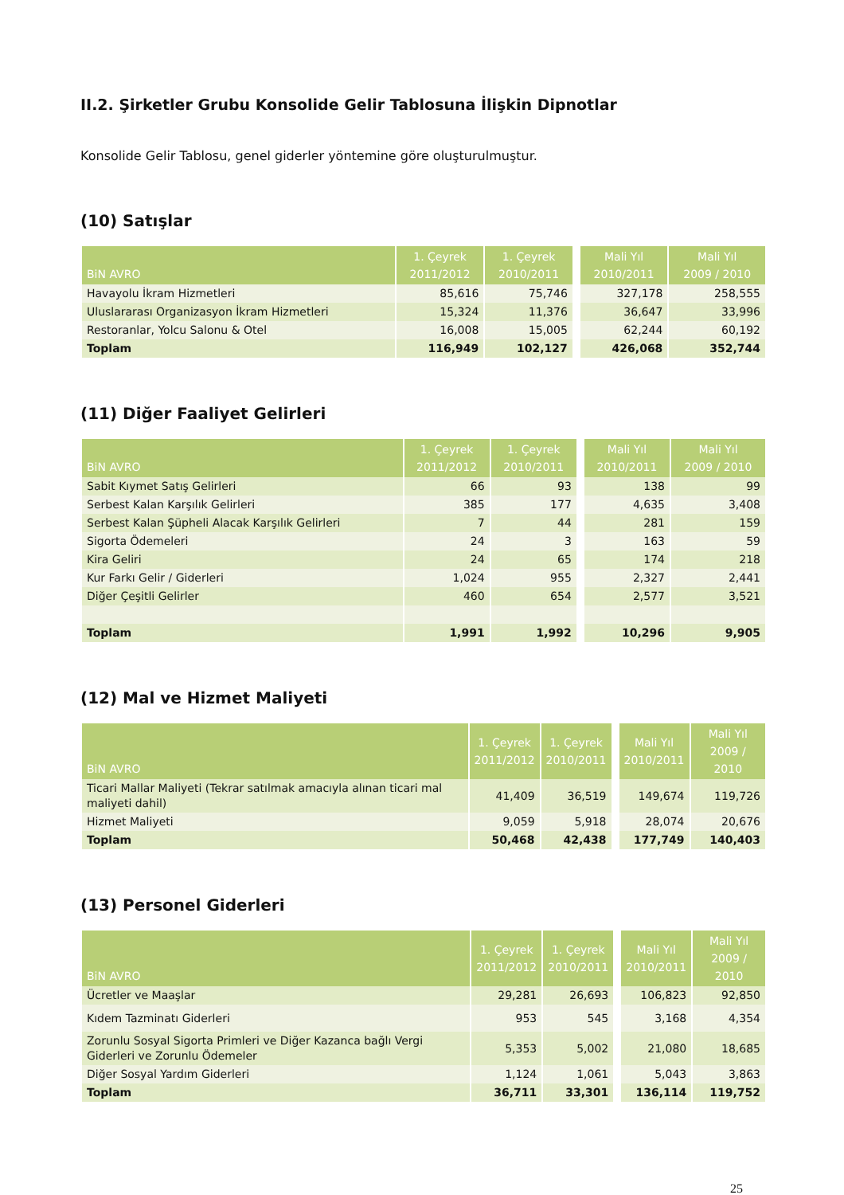II.2. Şirketler Grubu Konsolide Gelir Tablosuna İlişkin Dipnotlar
Konsolide Gelir Tablosu, genel giderler yöntemine göre oluşturulmuştur.
(10) Satışlar
| BiN AVRO | 1. Çeyrek 2011/2012 | 1. Çeyrek 2010/2011 | | Mali Yıl 2010/2011 | Mali Yıl 2009 / 2010 |
| --- | --- | --- | --- | --- | --- |
| Havayolu İkram Hizmetleri | 85,616 | 75,746 | | 327,178 | 258,555 |
| Uluslararası Organizasyon İkram Hizmetleri | 15,324 | 11,376 | | 36,647 | 33,996 |
| Restoranlar, Yolcu Salonu & Otel | 16,008 | 15,005 | | 62,244 | 60,192 |
| Toplam | 116,949 | 102,127 | | 426,068 | 352,744 |
(11) Diğer Faaliyet Gelirleri
| BiN AVRO | 1. Çeyrek 2011/2012 | 1. Çeyrek 2010/2011 | | Mali Yıl 2010/2011 | Mali Yıl 2009 / 2010 |
| --- | --- | --- | --- | --- | --- |
| Sabit Kıymet Satış Gelirleri | 66 | 93 | | 138 | 99 |
| Serbest Kalan Karşılık Gelirleri | 385 | 177 | | 4,635 | 3,408 |
| Serbest Kalan Şüpheli Alacak Karşılık Gelirleri | 7 | 44 | | 281 | 159 |
| Sigorta Ödemeleri | 24 | 3 | | 163 | 59 |
| Kira Geliri | 24 | 65 | | 174 | 218 |
| Kur Farkı Gelir / Giderleri | 1,024 | 955 | | 2,327 | 2,441 |
| Diğer Çeşitli Gelirler | 460 | 654 | | 2,577 | 3,521 |
| Toplam | 1,991 | 1,992 | | 10,296 | 9,905 |
(12) Mal ve Hizmet Maliyeti
| BiN AVRO | 1. Çeyrek 2011/2012 | 1. Çeyrek 2010/2011 | | Mali Yıl 2010/2011 | Mali Yıl 2009 / 2010 |
| --- | --- | --- | --- | --- | --- |
| Ticari Mallar Maliyeti (Tekrar satılmak amacıyla alınan ticari mal maliyeti dahil) | 41,409 | 36,519 | | 149,674 | 119,726 |
| Hizmet Maliyeti | 9,059 | 5,918 | | 28,074 | 20,676 |
| Toplam | 50,468 | 42,438 | | 177,749 | 140,403 |
(13) Personel Giderleri
| BiN AVRO | 1. Çeyrek 2011/2012 | 1. Çeyrek 2010/2011 | | Mali Yıl 2010/2011 | Mali Yıl 2009 / 2010 |
| --- | --- | --- | --- | --- | --- |
| Ücretler ve Maaşlar | 29,281 | 26,693 | | 106,823 | 92,850 |
| Kıdem Tazminatı Giderleri | 953 | 545 | | 3,168 | 4,354 |
| Zorunlu Sosyal Sigorta Primleri ve Diğer Kazanca bağlı Vergi Giderleri ve Zorunlu Ödemeler | 5,353 | 5,002 | | 21,080 | 18,685 |
| Diğer Sosyal Yardım Giderleri | 1,124 | 1,061 | | 5,043 | 3,863 |
| Toplam | 36,711 | 33,301 | | 136,114 | 119,752 |
25